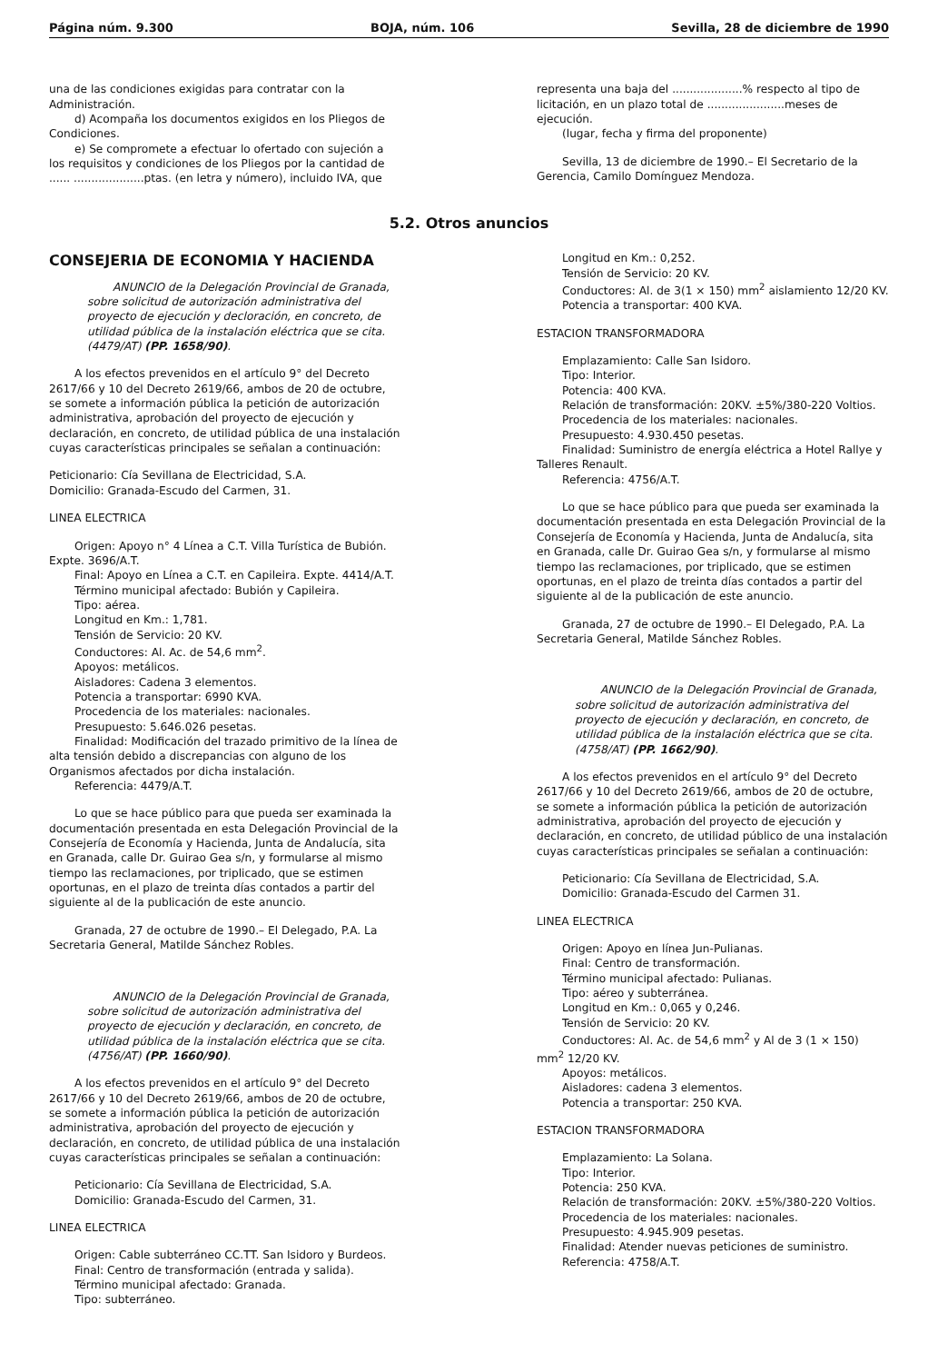Página núm. 9.300 BOJA, núm. 106 Sevilla, 28 de diciembre de 1990
una de las condiciones exigidas para contratar con la Administración.
d) Acompaña los documentos exigidos en los Pliegos de Condiciones.
e) Se compromete a efectuar lo ofertado con sujeción a los requisitos y condiciones de los Pliegos por la cantidad de ...... ....................ptas. (en letra y número), incluido IVA, que
representa una baja del ....................% respecto al tipo de licitación, en un plazo total de ......................meses de ejecución.
(lugar, fecha y firma del proponente)
Sevilla, 13 de diciembre de 1990.– El Secretario de la Gerencia, Camilo Domínguez Mendoza.
5.2. Otros anuncios
CONSEJERIA DE ECONOMIA Y HACIENDA
ANUNCIO de la Delegación Provincial de Granada, sobre solicitud de autorización administrativa del proyecto de ejecución y decloración, en concreto, de utilidad pública de la instalación eléctrica que se cita. (4479/AT) (PP. 1658/90).
A los efectos prevenidos en el artículo 9° del Decreto 2617/66 y 10 del Decreto 2619/66, ambos de 20 de octubre, se somete a información pública la petición de autorización administrativa, aprobación del proyecto de ejecución y declaración, en concreto, de utilidad pública de una instalación cuyas características principales se señalan a continuación:
Peticionario: Cía Sevillana de Electricidad, S.A.
Domicilio: Granada-Escudo del Carmen, 31.
LINEA ELECTRICA
Origen: Apoyo n° 4 Línea a C.T. Villa Turística de Bubión. Expte. 3696/A.T.
Final: Apoyo en Línea a C.T. en Capileira. Expte. 4414/A.T.
Término municipal afectado: Bubión y Capileira.
Tipo: aérea.
Longitud en Km.: 1,781.
Tensión de Servicio: 20 KV.
Conductores: Al. Ac. de 54,6 mm<sup>2</sup>.
Apoyos: metálicos.
Aisladores: Cadena 3 elementos.
Potencia a transportar: 6990 KVA.
Procedencia de los materiales: nacionales.
Presupuesto: 5.646.026 pesetas.
Finalidad: Modificación del trazado primitivo de la línea de alta tensión debido a discrepancias con alguno de los Organismos afectados por dicha instalación.
Referencia: 4479/A.T.
Lo que se hace público para que pueda ser examinada la documentación presentada en esta Delegación Provincial de la Consejería de Economía y Hacienda, Junta de Andalucía, sita en Granada, calle Dr. Guirao Gea s/n, y formularse al mismo tiempo las reclamaciones, por triplicado, que se estimen oportunas, en el plazo de treinta días contados a partir del siguiente al de la publicación de este anuncio.
Granada, 27 de octubre de 1990.– El Delegado, P.A. La Secretaria General, Matilde Sánchez Robles.
ANUNCIO de la Delegación Provincial de Granada, sobre solicitud de autorización administrativa del proyecto de ejecución y declaración, en concreto, de utilidad pública de la instalación eléctrica que se cita. (4756/AT) (PP. 1660/90).
A los efectos prevenidos en el artículo 9° del Decreto 2617/66 y 10 del Decreto 2619/66, ambos de 20 de octubre, se somete a información pública la petición de autorización administrativa, aprobación del proyecto de ejecución y declaración, en concreto, de utilidad pública de una instalación cuyas características principales se señalan a continuación:
Peticionario: Cía Sevillana de Electricidad, S.A.
Domicilio: Granada-Escudo del Carmen, 31.
LINEA ELECTRICA
Origen: Cable subterráneo CC.TT. San Isidoro y Burdeos.
Final: Centro de transformación (entrada y salida).
Término municipal afectado: Granada.
Tipo: subterráneo.
Longitud en Km.: 0,252.
Tensión de Servicio: 20 KV.
Conductores: Al. de 3(1 × 150) mm<sup>2</sup> aislamiento 12/20 KV.
Potencia a transportar: 400 KVA.
ESTACION TRANSFORMADORA
Emplazamiento: Calle San Isidoro.
Tipo: Interior.
Potencia: 400 KVA.
Relación de transformación: 20KV. ±5%/380-220 Voltios.
Procedencia de los materiales: nacionales.
Presupuesto: 4.930.450 pesetas.
Finalidad: Suministro de energía eléctrica a Hotel Rallye y Talleres Renault.
Referencia: 4756/A.T.
Lo que se hace público para que pueda ser examinada la documentación presentada en esta Delegación Provincial de la Consejería de Economía y Hacienda, Junta de Andalucía, sita en Granada, calle Dr. Guirao Gea s/n, y formularse al mismo tiempo las reclamaciones, por triplicado, que se estimen oportunas, en el plazo de treinta días contados a partir del siguiente al de la publicación de este anuncio.
Granada, 27 de octubre de 1990.– El Delegado, P.A. La Secretaria General, Matilde Sánchez Robles.
ANUNCIO de la Delegación Provincial de Granada, sobre solicitud de autorización administrativa del proyecto de ejecución y declaración, en concreto, de utilidad pública de la instalación eléctrica que se cita. (4758/AT) (PP. 1662/90).
A los efectos prevenidos en el artículo 9° del Decreto 2617/66 y 10 del Decreto 2619/66, ambos de 20 de octubre, se somete a información pública la petición de autorización administrativa, aprobación del proyecto de ejecución y declaración, en concreto, de utilidad público de una instalación cuyas características principales se señalan a continuación:
Peticionario: Cía Sevillana de Electricidad, S.A.
Domicilio: Granada-Escudo del Carmen 31.
LINEA ELECTRICA
Origen: Apoyo en línea Jun-Pulianas.
Final: Centro de transformación.
Término municipal afectado: Pulianas.
Tipo: aéreo y subterránea.
Longitud en Km.: 0,065 y 0,246.
Tensión de Servicio: 20 KV.
Conductores: Al. Ac. de 54,6 mm<sup>2</sup> y Al de 3 (1 × 150) mm<sup>2</sup> 12/20 KV.
Apoyos: metálicos.
Aisladores: cadena 3 elementos.
Potencia a transportar: 250 KVA.
ESTACION TRANSFORMADORA
Emplazamiento: La Solana.
Tipo: Interior.
Potencia: 250 KVA.
Relación de transformación: 20KV. ±5%/380-220 Voltios.
Procedencia de los materiales: nacionales.
Presupuesto: 4.945.909 pesetas.
Finalidad: Atender nuevas peticiones de suministro.
Referencia: 4758/A.T.